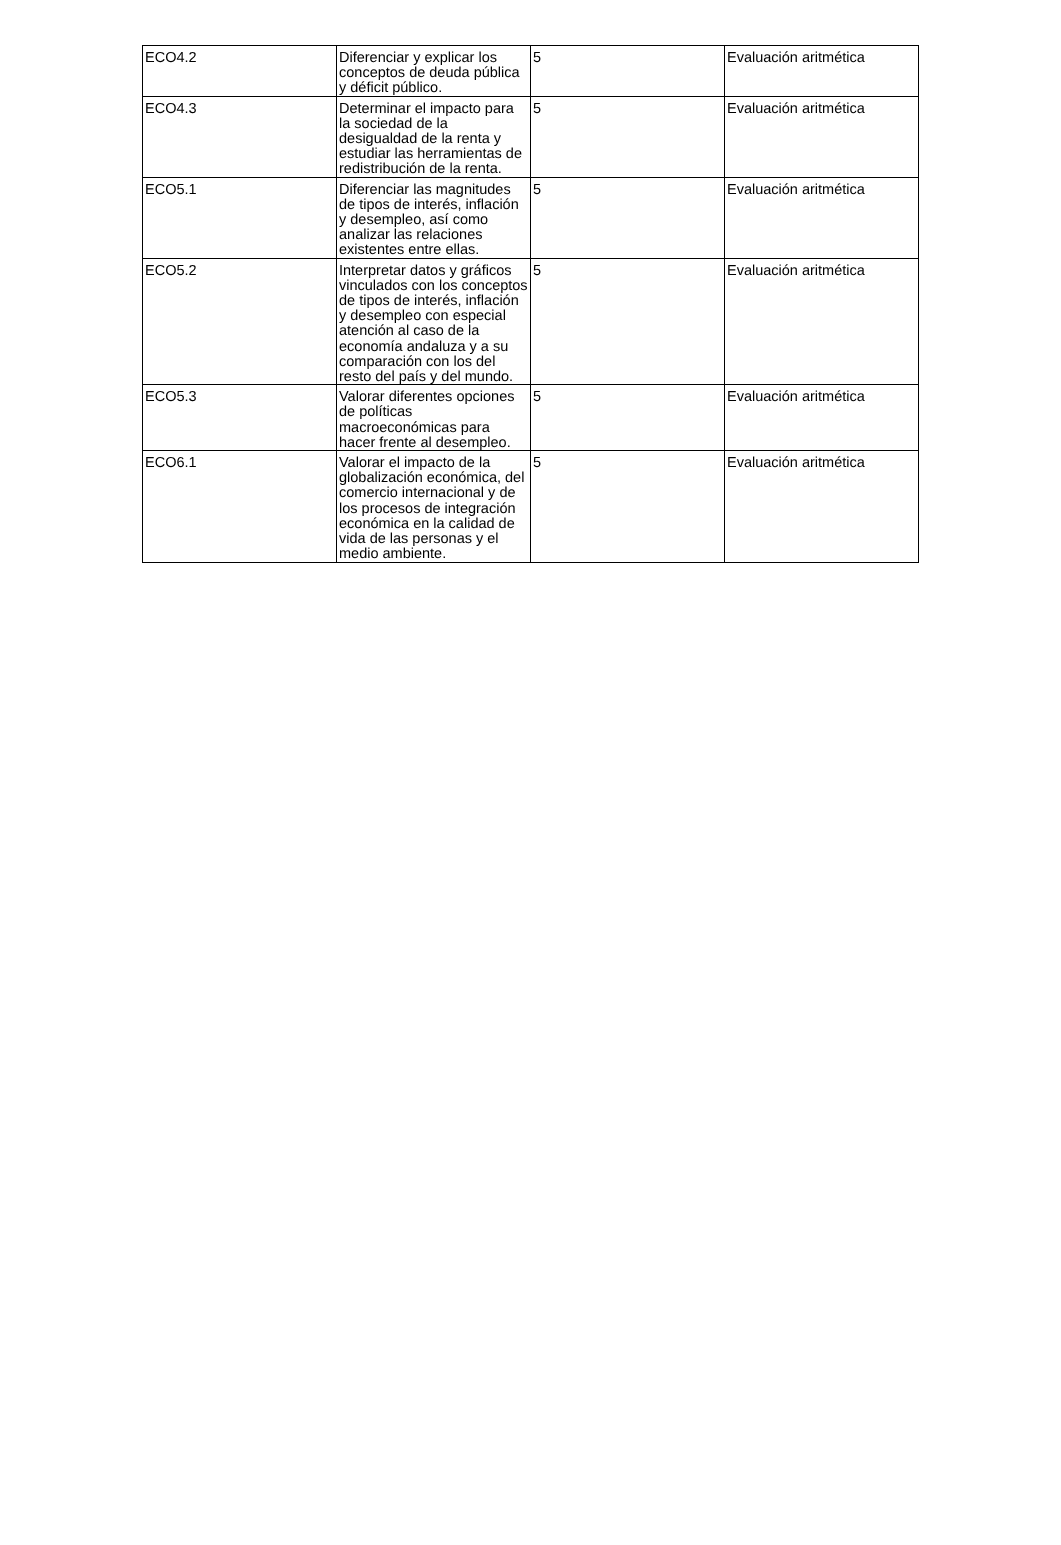| ECO4.2 | Diferenciar y explicar los conceptos de deuda pública y déficit público. | 5 | Evaluación aritmética |
| ECO4.3 | Determinar el impacto para la sociedad de la desigualdad de la renta y estudiar las herramientas de redistribución de la renta. | 5 | Evaluación aritmética |
| ECO5.1 | Diferenciar las magnitudes de tipos de interés, inflación y desempleo, así como analizar las relaciones existentes entre ellas. | 5 | Evaluación aritmética |
| ECO5.2 | Interpretar datos y gráficos vinculados con los conceptos de tipos de interés, inflación y desempleo con especial atención al caso de la economía andaluza y a su comparación con los del resto del país y del mundo. | 5 | Evaluación aritmética |
| ECO5.3 | Valorar diferentes opciones de políticas macroeconómicas para hacer frente al desempleo. | 5 | Evaluación aritmética |
| ECO6.1 | Valorar el impacto de la globalización económica, del comercio internacional y de los procesos de integración económica en la calidad de vida de las personas y el medio ambiente. | 5 | Evaluación aritmética |